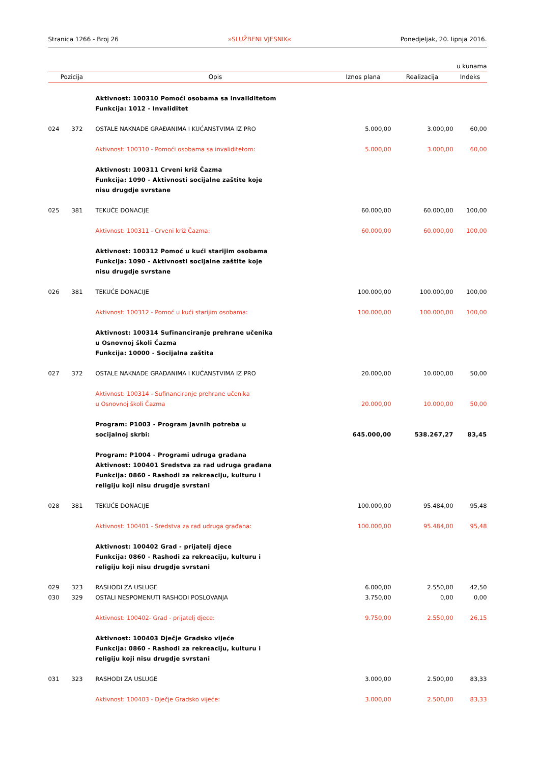Stranica 1266 - Broj 26 »SLUŽBENI VJESNIK« Ponedjeljak, 20. lipnja 2016.
u kunama
| Pozicija | | Opis | Iznos plana | Realizacija | Indeks |
| --- | --- | --- | --- | --- | --- |
| | | Aktivnost: 100310 Pomoći osobama sa invaliditetom Funkcija: 1012 - Invaliditet | | | |
| 024 | 372 | OSTALE NAKNADE GRAĐANIMA I KUĆANSTVIMA IZ PRO | 5.000,00 | 3.000,00 | 60,00 |
| | | Aktivnost: 100310 - Pomoći osobama sa invaliditetom: | 5.000,00 | 3.000,00 | 60,00 |
| | | Aktivnost: 100311 Crveni križ Čazma Funkcija: 1090 - Aktivnosti socijalne zaštite koje nisu drugdje svrstane | | | |
| 025 | 381 | TEKUĆE DONACIJE | 60.000,00 | 60.000,00 | 100,00 |
| | | Aktivnost: 100311 - Crveni križ Čazma: | 60.000,00 | 60.000,00 | 100,00 |
| | | Aktivnost: 100312 Pomoć u kući starijim osobama Funkcija: 1090 - Aktivnosti socijalne zaštite koje nisu drugdje svrstane | | | |
| 026 | 381 | TEKUĆE DONACIJE | 100.000,00 | 100.000,00 | 100,00 |
| | | Aktivnost: 100312 - Pomoć u kući starijim osobama: | 100.000,00 | 100.000,00 | 100,00 |
| | | Aktivnost: 100314 Sufinanciranje prehrane učenika u Osnovnoj školi Čazma Funkcija: 10000 - Socijalna zaštita | | | |
| 027 | 372 | OSTALE NAKNADE GRAĐANIMA I KUĆANSTVIMA IZ PRO | 20.000,00 | 10.000,00 | 50,00 |
| | | Aktivnost: 100314 - Sufinanciranje prehrane učenika u Osnovnoj školi Čazma | 20.000,00 | 10.000,00 | 50,00 |
| | | Program: P1003 - Program javnih potreba u socijalnoj skrbi: | 645.000,00 | 538.267,27 | 83,45 |
| | | Program: P1004 - Programi udruga građana Aktivnost: 100401 Sredstva za rad udruga građana Funkcija: 0860 - Rashodi za rekreaciju, kulturu i religiju koji nisu drugdje svrstani | | | |
| 028 | 381 | TEKUĆE DONACIJE | 100.000,00 | 95.484,00 | 95,48 |
| | | Aktivnost: 100401 - Sredstva za rad udruga građana: | 100.000,00 | 95.484,00 | 95,48 |
| | | Aktivnost: 100402 Grad - prijatelj djece Funkcija: 0860 - Rashodi za rekreaciju, kulturu i religiju koji nisu drugdje svrstani | | | |
| 029 | 323 | RASHODI ZA USLUGE | 6.000,00 | 2.550,00 | 42,50 |
| 030 | 329 | OSTALI NESPOMENUTI RASHODI POSLOVANJA | 3.750,00 | 0,00 | 0,00 |
| | | Aktivnost: 100402- Grad - prijatelj djece: | 9.750,00 | 2.550,00 | 26,15 |
| | | Aktivnost: 100403 Dječje Gradsko vijeće Funkcija: 0860 - Rashodi za rekreaciju, kulturu i religiju koji nisu drugdje svrstani | | | |
| 031 | 323 | RASHODI ZA USLUGE | 3.000,00 | 2.500,00 | 83,33 |
| | | Aktivnost: 100403 - Dječje Gradsko vijeće: | 3.000,00 | 2.500,00 | 83,33 |